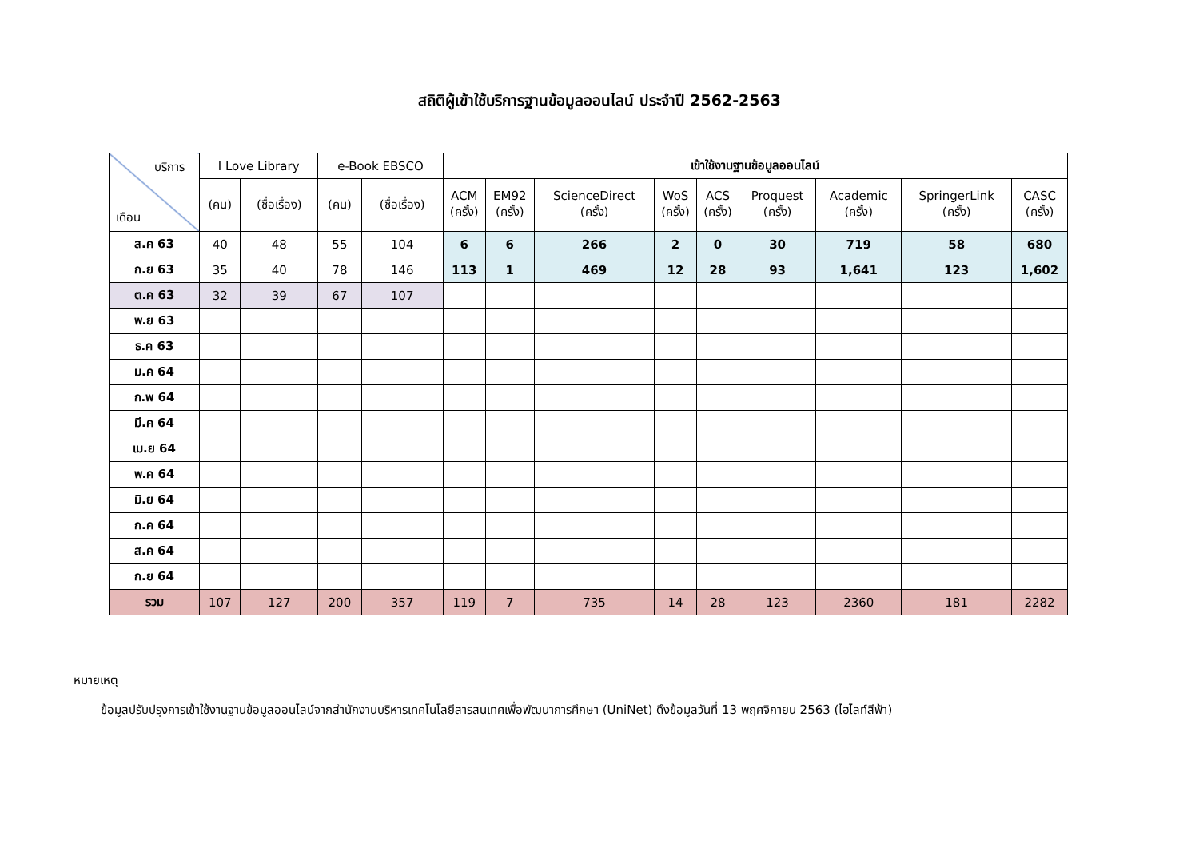สถิติผู้เข้าใช้บริการฐานข้อมูลออนไลน์ ประจำปี 2562-2563
| บริการ เดือน | I Love Library | | e-Book EBSCO | | เข้าใช้งานฐานข้อมูลออนไลน์ | | | | | | | | |
| --- | --- | --- | --- | --- | --- | --- | --- | --- | --- | --- | --- | --- | --- |
| | (คน) | (ชื่อเรื่อง) | (คน) | (ชื่อเรื่อง) | ACM (ครั้ง) | EM92 (ครั้ง) | ScienceDirect (ครั้ง) | WoS (ครั้ง) | ACS (ครั้ง) | Proquest (ครั้ง) | Academic (ครั้ง) | SpringerLink (ครั้ง) | CASC (ครั้ง) |
| ส.ค 63 | 40 | 48 | 55 | 104 | 6 | 6 | 266 | 2 | 0 | 30 | 719 | 58 | 680 |
| ก.ย 63 | 35 | 40 | 78 | 146 | 113 | 1 | 469 | 12 | 28 | 93 | 1,641 | 123 | 1,602 |
| ต.ค 63 | 32 | 39 | 67 | 107 | | | | | | | | | |
| พ.ย 63 | | | | | | | | | | | | | |
| ธ.ค 63 | | | | | | | | | | | | | |
| ม.ค 64 | | | | | | | | | | | | | |
| ก.พ 64 | | | | | | | | | | | | | |
| มี.ค 64 | | | | | | | | | | | | | |
| เม.ย 64 | | | | | | | | | | | | | |
| พ.ค 64 | | | | | | | | | | | | | |
| มิ.ย 64 | | | | | | | | | | | | | |
| ก.ค 64 | | | | | | | | | | | | | |
| ส.ค 64 | | | | | | | | | | | | | |
| ก.ย 64 | | | | | | | | | | | | | |
| รวม | 107 | 127 | 200 | 357 | 119 | 7 | 735 | 14 | 28 | 123 | 2360 | 181 | 2282 |
หมายเหตุ
ข้อมูลปรับปรุงการเข้าใช้งานฐานข้อมูลออนไลน์จากสำนักงานบริหารเทคโนโลยีสารสนเทศเพื่อพัฒนาการศึกษา (UniNet) ดึงข้อมูลวันที่ 13 พฤศจิกายน 2563 (ไฮไลท์สีฟ้า)